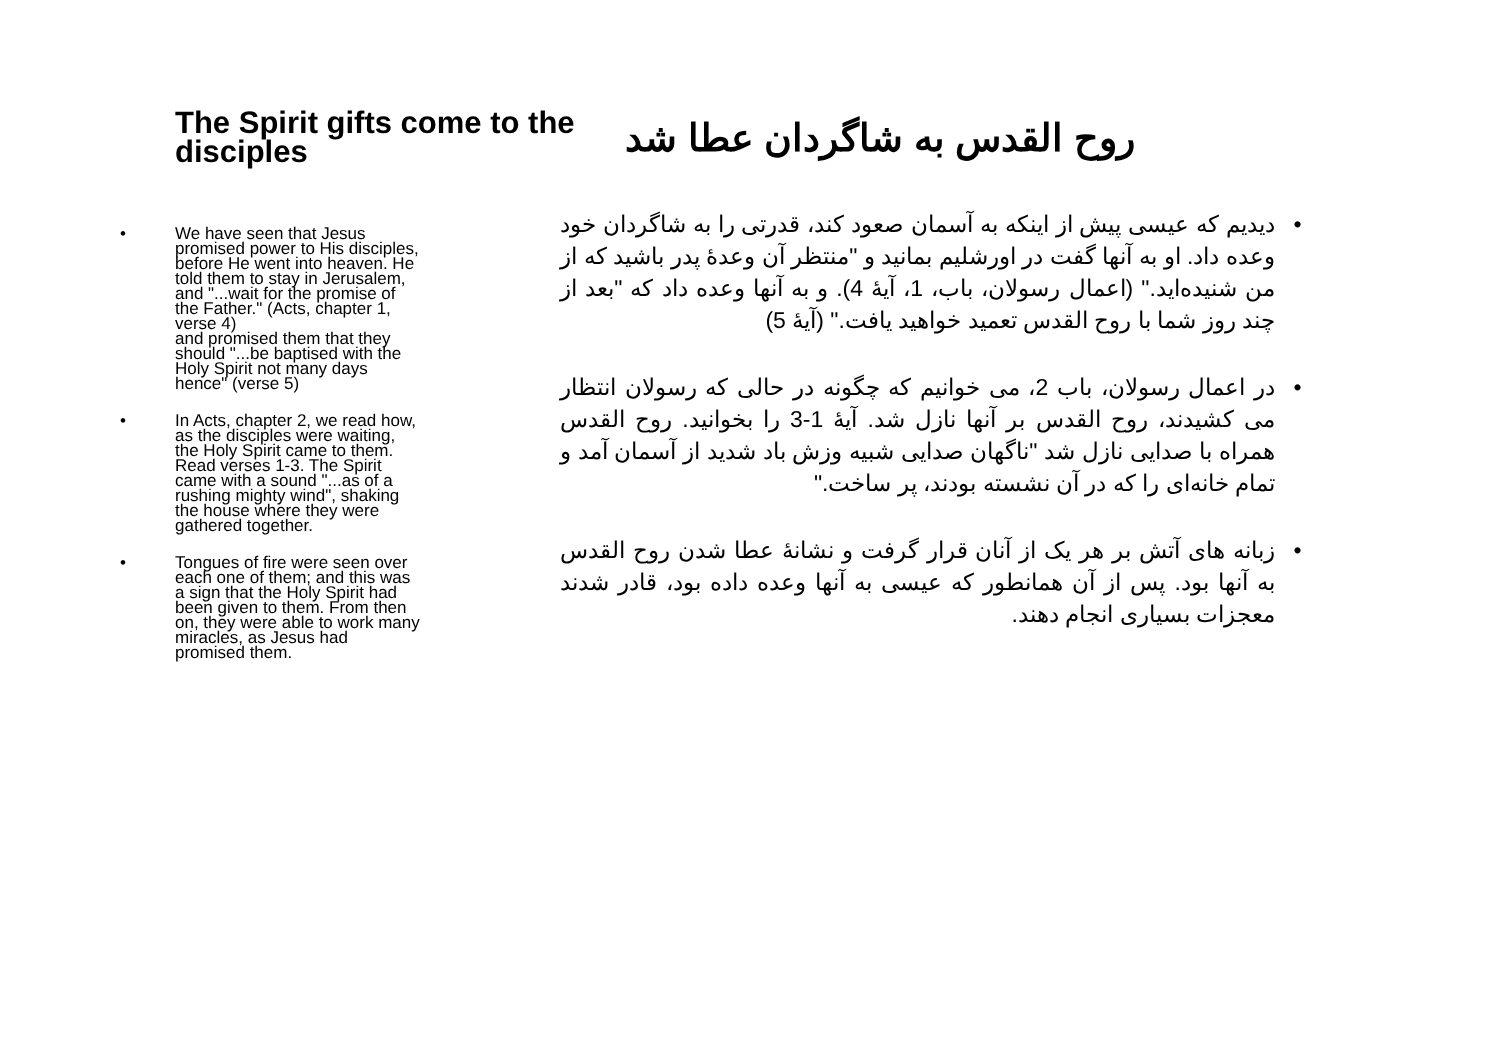The Spirit gifts come to the disciples
• We have seen that Jesus promised power to His disciples, before He went into heaven. He told them to stay in Jerusalem, and "...wait for the promise of the Father." (Acts, chapter 1, verse 4)
and promised them that they should "...be baptised with the Holy Spirit not many days hence" (verse 5)
• In Acts, chapter 2, we read how, as the disciples were waiting, the Holy Spirit came to them. Read verses 1-3. The Spirit came with a sound "...as of a rushing mighty wind", shaking the house where they were gathered together.
• Tongues of fire were seen over each one of them; and this was a sign that the Holy Spirit had been given to them. From then on, they were able to work many miracles, as Jesus had promised them.
روح القدس به شاگردان عطا شد
• دیدیم که عیسی پیش از اینکه به آسمان صعود کند، قدرتی را به شاگردان خود وعده داد. او به آنها گفت در اورشلیم بمانید و "منتظر آن وعدهٔ پدر باشید که از من شنیده‌اید." (اعمال رسولان، باب، 1، آیهٔ 4). و به آنها وعده داد که "بعد از چند روز شما با روح القدس تعمید خواهید یافت." (آیهٔ 5)
• در اعمال رسولان، باب 2، می خوانیم که چگونه در حالی که رسولان انتظار می کشیدند، روح القدس بر آنها نازل شد. آیهٔ 1-3 را بخوانید. روح القدس همراه با صدایی نازل شد "ناگهان صدایی شبیه وزش باد شدید از آسمان آمد و تمام خانه‌ای را که در آن نشسته بودند، پر ساخت."
• زبانه های آتش بر هر یک از آنان قرار گرفت و نشانهٔ عطا شدن روح القدس به آنها بود. پس از آن همانطور که عیسی به آنها وعده داده بود، قادر شدند معجزات بسیاری انجام دهند.